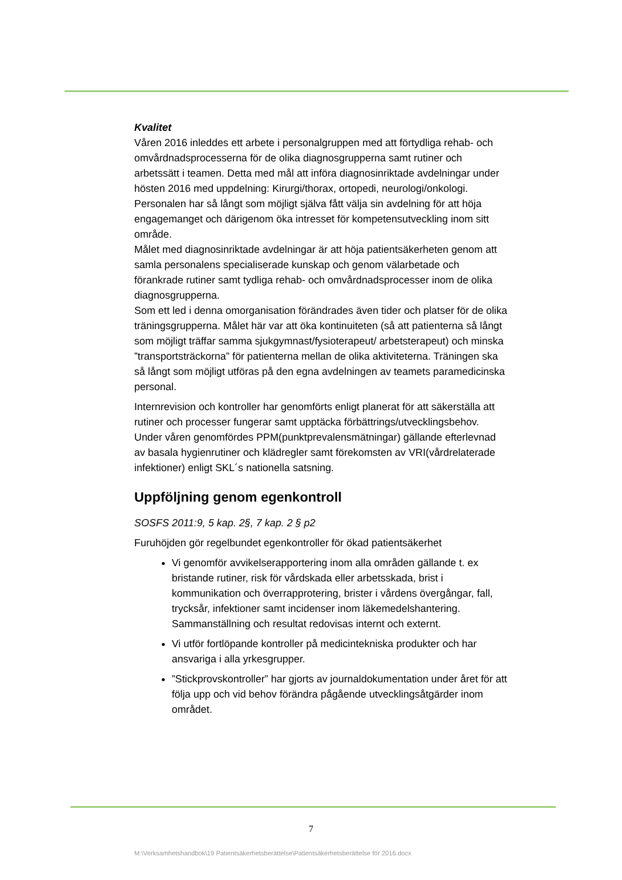Kvalitet
Våren 2016 inleddes ett arbete i personalgruppen med att förtydliga rehab- och omvårdnadsprocesserna för de olika diagnosgrupperna samt rutiner och arbetssätt i teamen. Detta med mål att införa diagnosinriktade avdelningar under hösten 2016 med uppdelning: Kirurgi/thorax, ortopedi, neurologi/onkologi. Personalen har så långt som möjligt själva fått välja sin avdelning för att höja engagemanget och därigenom öka intresset för kompetensutveckling inom sitt område.
Målet med diagnosinriktade avdelningar är att höja patientsäkerheten genom att samla personalens specialiserade kunskap och genom välarbetade och förankrade rutiner samt tydliga rehab- och omvårdnadsprocesser inom de olika diagnosgrupperna.
Som ett led i denna omorganisation förändrades även tider och platser för de olika träningsgrupperna. Målet här var att öka kontinuiteten (så att patienterna så långt som möjligt träffar samma sjukgymnast/fysioterapeut/ arbetsterapeut) och minska ”transportsträckorna” för patienterna mellan de olika aktiviteterna. Träningen ska så långt som möjligt utföras på den egna avdelningen av teamets paramedicinska personal.
Internrevision och kontroller har genomförts enligt planerat för att säkerställa att rutiner och processer fungerar samt upptäcka förbättrings/utvecklingsbehov.
Under våren genomfördes PPM(punktprevalensmätningar) gällande efterlevnad av basala hygienrutiner och klädregler samt förekomsten av VRI(vårdrelaterade infektioner) enligt SKL´s nationella satsning.
Uppföljning genom egenkontroll
SOSFS 2011:9, 5 kap. 2§, 7 kap. 2 § p2
Furuhöjden gör regelbundet egenkontroller för ökad patientsäkerhet
Vi genomför avvikelserapportering inom alla områden gällande t. ex bristande rutiner, risk för vårdskada eller arbetsskada, brist i kommunikation och överrapprotering, brister i vårdens övergångar, fall, trycksår, infektioner samt incidenser inom läkemedelshantering. Sammanställning och resultat redovisas internt och externt.
Vi utför fortlöpande kontroller på medicintekniska produkter och har ansvariga i alla yrkesgrupper.
”Stickprovskontroller” har gjorts av journaldokumentation under året för att följa upp och vid behov förändra pågående utvecklingsåtgärder inom området.
7
M:\Verksamhetshandbok\19 Patientsäkerhetsberättelse\Patientsäkerhetsberättelse för 2016.docx